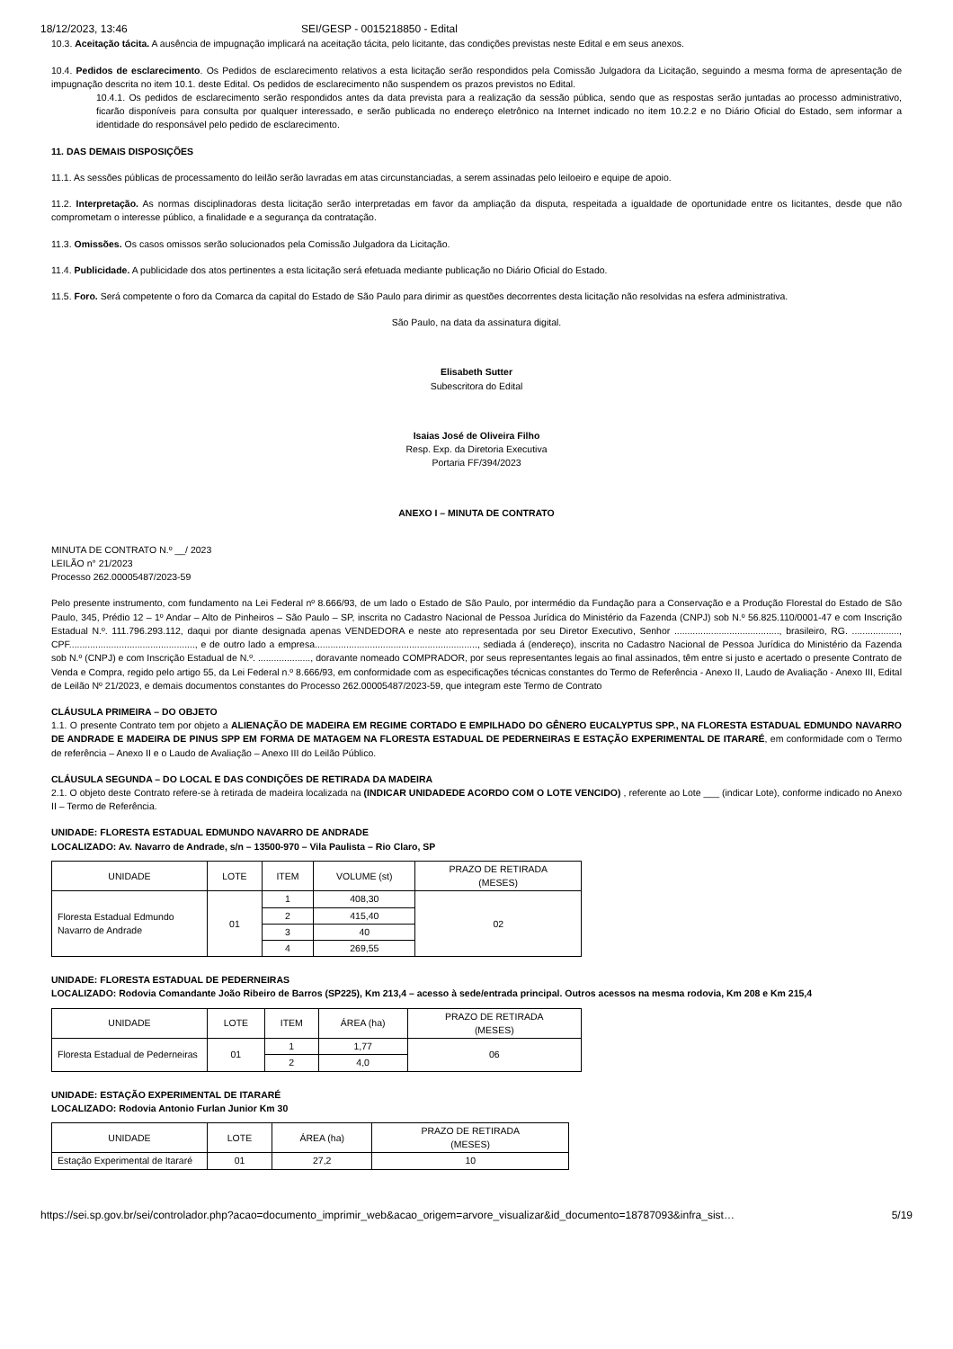18/12/2023, 13:46 SEI/GESP - 0015218850 - Edital
10.3. Aceitação tácita. A ausência de impugnação implicará na aceitação tácita, pelo licitante, das condições previstas neste Edital e em seus anexos.
10.4. Pedidos de esclarecimento. Os Pedidos de esclarecimento relativos a esta licitação serão respondidos pela Comissão Julgadora da Licitação, seguindo a mesma forma de apresentação de impugnação descrita no item 10.1. deste Edital. Os pedidos de esclarecimento não suspendem os prazos previstos no Edital.
10.4.1. Os pedidos de esclarecimento serão respondidos antes da data prevista para a realização da sessão pública, sendo que as respostas serão juntadas ao processo administrativo, ficarão disponíveis para consulta por qualquer interessado, e serão publicada no endereço eletrônico na Internet indicado no item 10.2.2 e no Diário Oficial do Estado, sem informar a identidade do responsável pelo pedido de esclarecimento.
11. DAS DEMAIS DISPOSIÇÕES
11.1. As sessões públicas de processamento do leilão serão lavradas em atas circunstanciadas, a serem assinadas pelo leiloeiro e equipe de apoio.
11.2. Interpretação. As normas disciplinadoras desta licitação serão interpretadas em favor da ampliação da disputa, respeitada a igualdade de oportunidade entre os licitantes, desde que não comprometam o interesse público, a finalidade e a segurança da contratação.
11.3. Omissões. Os casos omissos serão solucionados pela Comissão Julgadora da Licitação.
11.4. Publicidade. A publicidade dos atos pertinentes a esta licitação será efetuada mediante publicação no Diário Oficial do Estado.
11.5. Foro. Será competente o foro da Comarca da capital do Estado de São Paulo para dirimir as questões decorrentes desta licitação não resolvidas na esfera administrativa.
São Paulo, na data da assinatura digital.
Elisabeth Sutter
Subescritora do Edital
Isaias José de Oliveira Filho
Resp. Exp. da Diretoria Executiva
Portaria FF/394/2023
ANEXO I – MINUTA DE CONTRATO
MINUTA DE CONTRATO N.º __/ 2023
LEILÃO n° 21/2023
Processo 262.00005487/2023-59
Pelo presente instrumento, com fundamento na Lei Federal nº 8.666/93, de um lado o Estado de São Paulo, por intermédio da Fundação para a Conservação e a Produção Florestal do Estado de São Paulo, 345, Prédio 12 – 1º Andar – Alto de Pinheiros – São Paulo – SP, inscrita no Cadastro Nacional de Pessoa Jurídica do Ministério da Fazenda (CNPJ) sob N.º 56.825.110/0001-47 e com Inscrição Estadual N.º. 111.796.293.112, daqui por diante designada apenas VENDEDORA e neste ato representada por seu Diretor Executivo, Senhor ........................................, brasileiro, RG. .................., CPF................................................, e de outro lado a empresa.............................................................., sediada á (endereço), inscrita no Cadastro Nacional de Pessoa Jurídica do Ministério da Fazenda sob N.º (CNPJ) e com Inscrição Estadual de N.º. ...................., doravante nomeado COMPRADOR, por seus representantes legais ao final assinados, têm entre si justo e acertado o presente Contrato de Venda e Compra, regido pelo artigo 55, da Lei Federal n.º 8.666/93, em conformidade com as especificações técnicas constantes do Termo de Referência - Anexo II, Laudo de Avaliação - Anexo III, Edital de Leilão Nº 21/2023, e demais documentos constantes do Processo 262.00005487/2023-59, que integram este Termo de Contrato
CLÁUSULA PRIMEIRA – DO OBJETO
1.1. O presente Contrato tem por objeto a ALIENAÇÃO DE MADEIRA EM REGIME CORTADO E EMPILHADO DO GÊNERO EUCALYPTUS SPP., NA FLORESTA ESTADUAL EDMUNDO NAVARRO DE ANDRADE E MADEIRA DE PINUS SPP EM FORMA DE MATAGEM NA FLORESTA ESTADUAL DE PEDERNEIRAS E ESTAÇÃO EXPERIMENTAL DE ITARARÉ, em conformidade com o Termo de referência – Anexo II e o Laudo de Avaliação – Anexo III do Leilão Público.
CLÁUSULA SEGUNDA – DO LOCAL E DAS CONDIÇÕES DE RETIRADA DA MADEIRA
2.1. O objeto deste Contrato refere-se à retirada de madeira localizada na (INDICAR UNIDADEDE ACORDO COM O LOTE VENCIDO) , referente ao Lote ___ (indicar Lote), conforme indicado no Anexo II – Termo de Referência.
UNIDADE: FLORESTA ESTADUAL EDMUNDO NAVARRO DE ANDRADE
LOCALIZADO: Av. Navarro de Andrade, s/n – 13500-970 – Vila Paulista – Rio Claro, SP
| UNIDADE | LOTE | ITEM | VOLUME (st) | PRAZO DE RETIRADA (MESES) |
| Floresta Estadual Edmundo Navarro de Andrade | 01 | 1 | 408,30 | 02 |
| | | 2 | 415,40 | |
| | | 3 | 40 | |
| | | 4 | 269,55 | |
UNIDADE: FLORESTA ESTADUAL DE PEDERNEIRAS
LOCALIZADO: Rodovia Comandante João Ribeiro de Barros (SP225), Km 213,4 – acesso à sede/entrada principal. Outros acessos na mesma rodovia, Km 208 e Km 215,4
| UNIDADE | LOTE | ITEM | ÁREA (ha) | PRAZO DE RETIRADA (MESES) |
| Floresta Estadual de Pederneiras | 01 | 1 | 1,77 | 06 |
| | | 2 | 4,0 | |
UNIDADE: ESTAÇÃO EXPERIMENTAL DE ITARARÉ
LOCALIZADO: Rodovia Antonio Furlan Junior Km 30
| UNIDADE | LOTE | ÁREA (ha) | PRAZO DE RETIRADA (MESES) |
| Estação Experimental de Itararé | 01 | 27,2 | 10 |
https://sei.sp.gov.br/sei/controlador.php?acao=documento_imprimir_web&acao_origem=arvore_visualizar&id_documento=18787093&infra_sist… 5/19